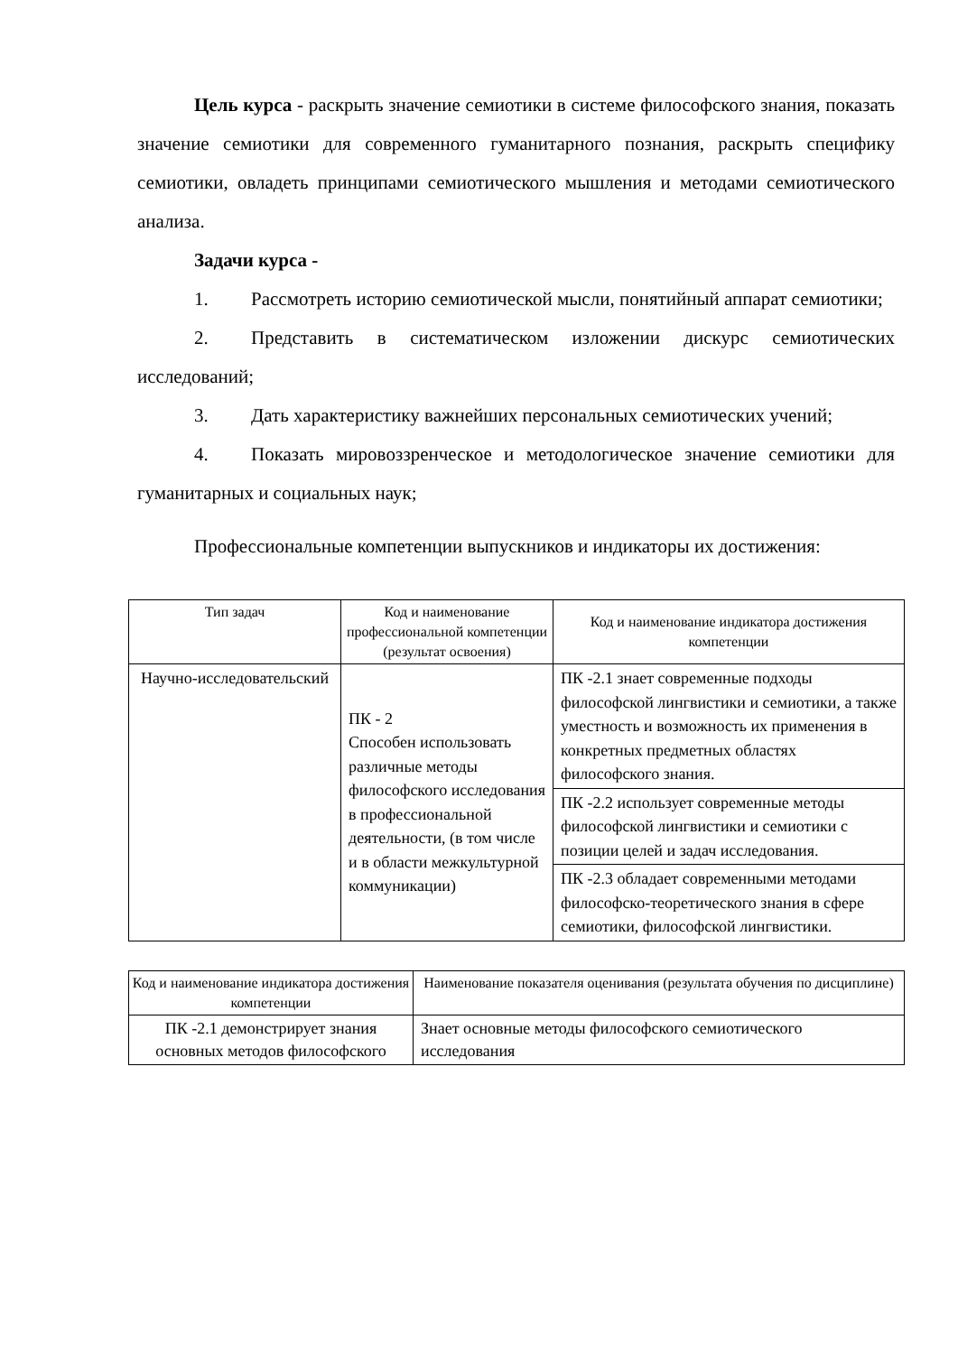Цель курса - раскрыть значение семиотики в системе философского знания, показать значение семиотики для современного гуманитарного познания, раскрыть специфику семиотики, овладеть принципами семиотического мышления и методами семиотического анализа.
Задачи курса -
1. Рассмотреть историю семиотической мысли, понятийный аппарат семиотики;
2. Представить в систематическом изложении дискурс семиотических исследований;
3. Дать характеристику важнейших персональных семиотических учений;
4. Показать мировоззренческое и методологическое значение семиотики для гуманитарных и социальных наук;
Профессиональные компетенции выпускников и индикаторы их достижения:
| Тип задач | Код и наименование профессиональной компетенции (результат освоения) | Код и наименование индикатора достижения компетенции |
| --- | --- | --- |
| Научно-исследовательский | ПК - 2 Способен использовать различные методы философского исследования в профессиональной деятельности, (в том числе и в области межкультурной коммуникации) | ПК -2.1 знает современные подходы философской лингвистики и семиотики, а также уместность и возможность их применения в конкретных предметных областях философского знания. |
| | | ПК -2.2 использует современные методы философской лингвистики и семиотики с позиции целей и задач исследования. |
| | | ПК -2.3 обладает современными методами философско-теоретического знания в сфере семиотики, философской лингвистики. |
| Код и наименование индикатора достижения компетенции | Наименование показателя оценивания (результата обучения по дисциплине) |
| --- | --- |
| ПК -2.1 демонстрирует знания основных методов философского | Знает основные методы философского семиотического исследования |